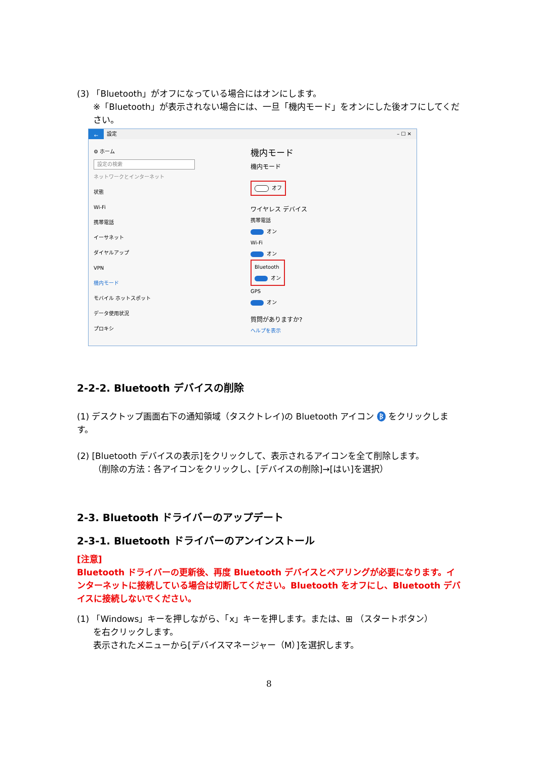(3) 「Bluetooth」がオフになっている場合にはオンにします。
※「Bluetooth」が表示されない場合には、一旦「機内モード」をオンにした後オフにしてください。
← 設定 – ☐ ✕
⚙ ホーム
設定の検索
ネットワークとインターネット
状態
Wi-Fi
携帯電話
イーサネット
ダイヤルアップ
VPN
機内モード
モバイル ホットスポット
データ使用状況
プロキシ
機内モード
機内モード
オフ
ワイヤレス デバイス
携帯電話
オン
Wi-Fi
オン
Bluetooth
オン
GPS
オン
質問がありますか?
ヘルプを表示
2-2-2. Bluetooth デバイスの削除
(1) デスクトップ画面右下の通知領域（タスクトレイ)の Bluetooth アイコン ᛒ をクリックします。
(2) [Bluetooth デバイスの表示]をクリックして、表示されるアイコンを全て削除します。
（削除の方法：各アイコンをクリックし、[デバイスの削除]→[はい]を選択）
2-3. Bluetooth ドライバーのアップデート
2-3-1. Bluetooth ドライバーのアンインストール
[注意]
Bluetooth ドライバーの更新後、再度 Bluetooth デバイスとペアリングが必要になります。インターネットに接続している場合は切断してください。Bluetooth をオフにし、Bluetooth デバイスに接続しないでください。
(1) 「Windows」キーを押しながら、「x」キーを押します。または、⊞ （スタートボタン）
を右クリックします。
表示されたメニューから[デバイスマネージャー（M）]を選択します。
8